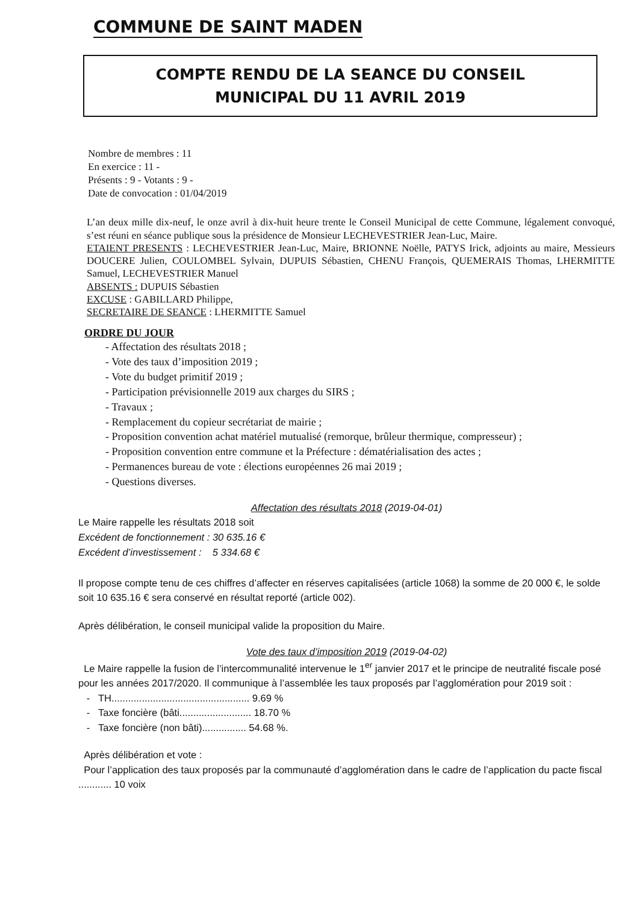COMMUNE DE SAINT MADEN
COMPTE RENDU DE LA SEANCE DU CONSEIL
MUNICIPAL DU 11 AVRIL 2019
Nombre de membres : 11
En exercice : 11 -
Présents : 9 - Votants : 9 -
Date de convocation : 01/04/2019
L’an deux mille dix-neuf, le onze avril à dix-huit heure trente le Conseil Municipal de cette Commune, légalement convoqué, s’est réuni en séance publique sous la présidence de Monsieur LECHEVESTRIER Jean-Luc, Maire.
ETAIENT PRESENTS : LECHEVESTRIER Jean-Luc, Maire, BRIONNE Noëlle, PATYS Irick, adjoints au maire, Messieurs DOUCERE Julien, COULOMBEL Sylvain, DUPUIS Sébastien, CHENU François, QUEMERAIS Thomas, LHERMITTE Samuel, LECHEVESTRIER Manuel
ABSENTS : DUPUIS Sébastien
EXCUSE : GABILLARD Philippe,
SECRETAIRE DE SEANCE : LHERMITTE Samuel
ORDRE DU JOUR
- Affectation des résultats 2018 ;
- Vote des taux d’imposition 2019 ;
- Vote du budget primitif 2019 ;
- Participation prévisionnelle 2019 aux charges du SIRS ;
- Travaux ;
- Remplacement du copieur secrétariat de mairie ;
- Proposition convention achat matériel mutualisé (remorque, brûleur thermique, compresseur) ;
- Proposition convention entre commune et la Préfecture : dématérialisation des actes ;
- Permanences bureau de vote : élections européennes 26 mai 2019 ;
- Questions diverses.
Affectation des résultats 2018 (2019-04-01)
Le Maire rappelle les résultats 2018 soit
Excédent de fonctionnement : 30 635.16 €
Excédent d’investissement : 5 334.68 €
Il propose compte tenu de ces chiffres d’affecter en réserves capitalisées (article 1068) la somme de 20 000 €, le solde soit 10 635.16 € sera conservé en résultat reporté (article 002).
Après délibération, le conseil municipal valide la proposition du Maire.
Vote des taux d’imposition 2019 (2019-04-02)
Le Maire rappelle la fusion de l’intercommunalité intervenue le 1<sup>er</sup> janvier 2017 et le principe de neutralité fiscale posé pour les années 2017/2020. Il communique à l’assemblée les taux proposés par l’agglomération pour 2019 soit :
- TH.................................................. 9.69 %
- Taxe foncière (bâti.......................... 18.70 %
- Taxe foncière (non bâti)................ 54.68 %.
Après délibération et vote :
Pour l’application des taux proposés par la communauté d’agglomération dans le cadre de l’application du pacte fiscal ............ 10 voix